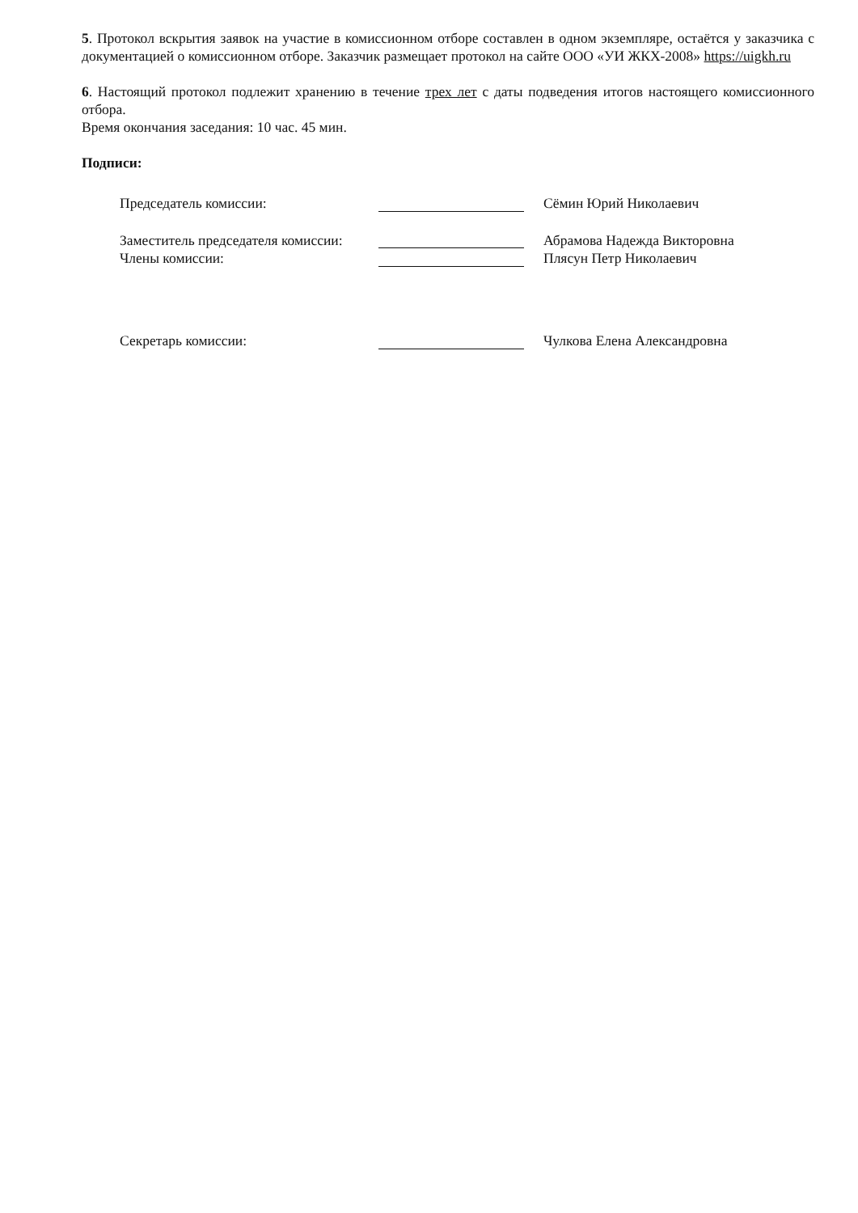5. Протокол вскрытия заявок на участие в комиссионном отборе составлен в одном экземпляре, остаётся у заказчика с документацией о комиссионном отборе. Заказчик размещает протокол на сайте ООО «УИ ЖКХ-2008» https://uigkh.ru
6. Настоящий протокол подлежит хранению в течение трех лет с даты подведения итогов настоящего комиссионного отбора.
Время окончания заседания: 10 час. 45 мин.
Подписи:
Председатель комиссии:
Сёмин Юрий Николаевич
Заместитель председателя комиссии:
Абрамова Надежда Викторовна
Члены комиссии:
Плясун Петр Николаевич
Секретарь комиссии:
Чулкова Елена Александровна